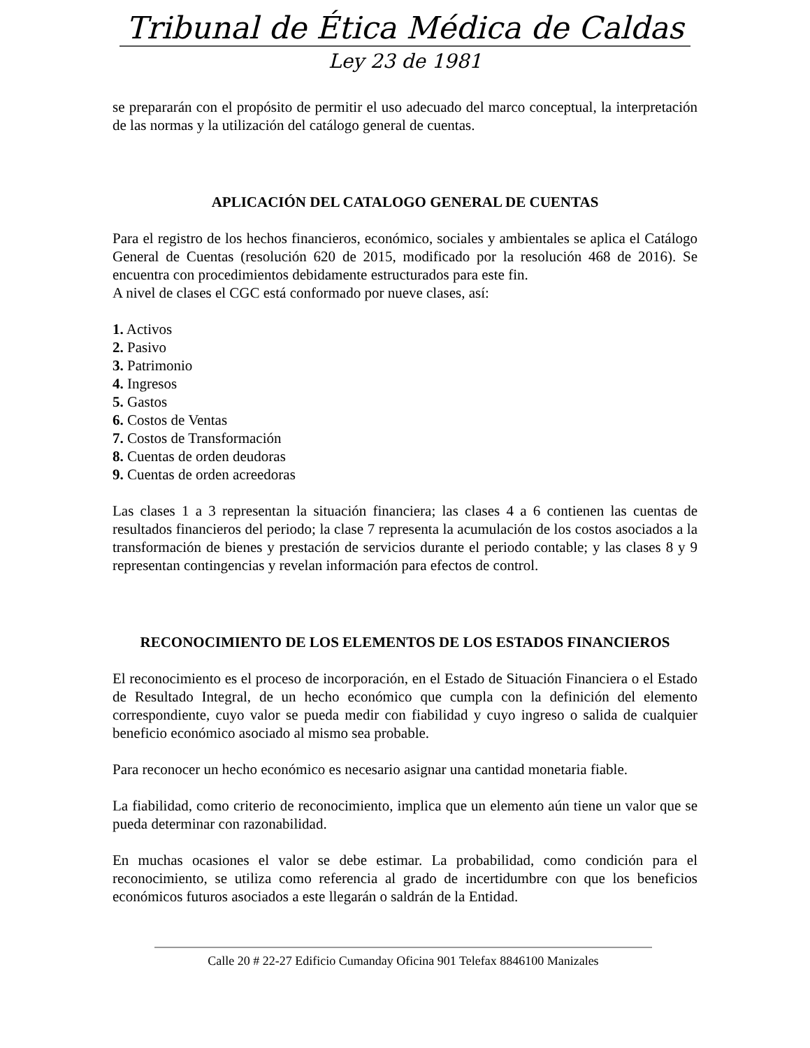Tribunal de Ética Médica de Caldas
Ley 23 de 1981
se prepararán con el propósito de permitir el uso adecuado del marco conceptual, la interpretación de las normas y la utilización del catálogo general de cuentas.
APLICACIÓN DEL CATALOGO GENERAL DE CUENTAS
Para el registro de los hechos financieros, económico, sociales y ambientales se aplica el Catálogo General de Cuentas (resolución 620 de 2015, modificado por la resolución 468 de 2016). Se encuentra con procedimientos debidamente estructurados para este fin.
A nivel de clases el CGC está conformado por nueve clases, así:
1. Activos
2. Pasivo
3. Patrimonio
4. Ingresos
5. Gastos
6. Costos de Ventas
7. Costos de Transformación
8. Cuentas de orden deudoras
9. Cuentas de orden acreedoras
Las clases 1 a 3 representan la situación financiera; las clases 4 a 6 contienen las cuentas de resultados financieros del periodo; la clase 7 representa la acumulación de los costos asociados a la transformación de bienes y prestación de servicios durante el periodo contable; y las clases 8 y 9 representan contingencias y revelan información para efectos de control.
RECONOCIMIENTO DE LOS ELEMENTOS DE LOS ESTADOS FINANCIEROS
El reconocimiento es el proceso de incorporación, en el Estado de Situación Financiera o el Estado de Resultado Integral, de un hecho económico que cumpla con la definición del elemento correspondiente, cuyo valor se pueda medir con fiabilidad y cuyo ingreso o salida de cualquier beneficio económico asociado al mismo sea probable.
Para reconocer un hecho económico es necesario asignar una cantidad monetaria fiable.
La fiabilidad, como criterio de reconocimiento, implica que un elemento aún tiene un valor que se pueda determinar con razonabilidad.
En muchas ocasiones el valor se debe estimar. La probabilidad, como condición para el reconocimiento, se utiliza como referencia al grado de incertidumbre con que los beneficios económicos futuros asociados a este llegarán o saldrán de la Entidad.
Calle 20 # 22-27 Edificio Cumanday Oficina 901 Telefax 8846100 Manizales